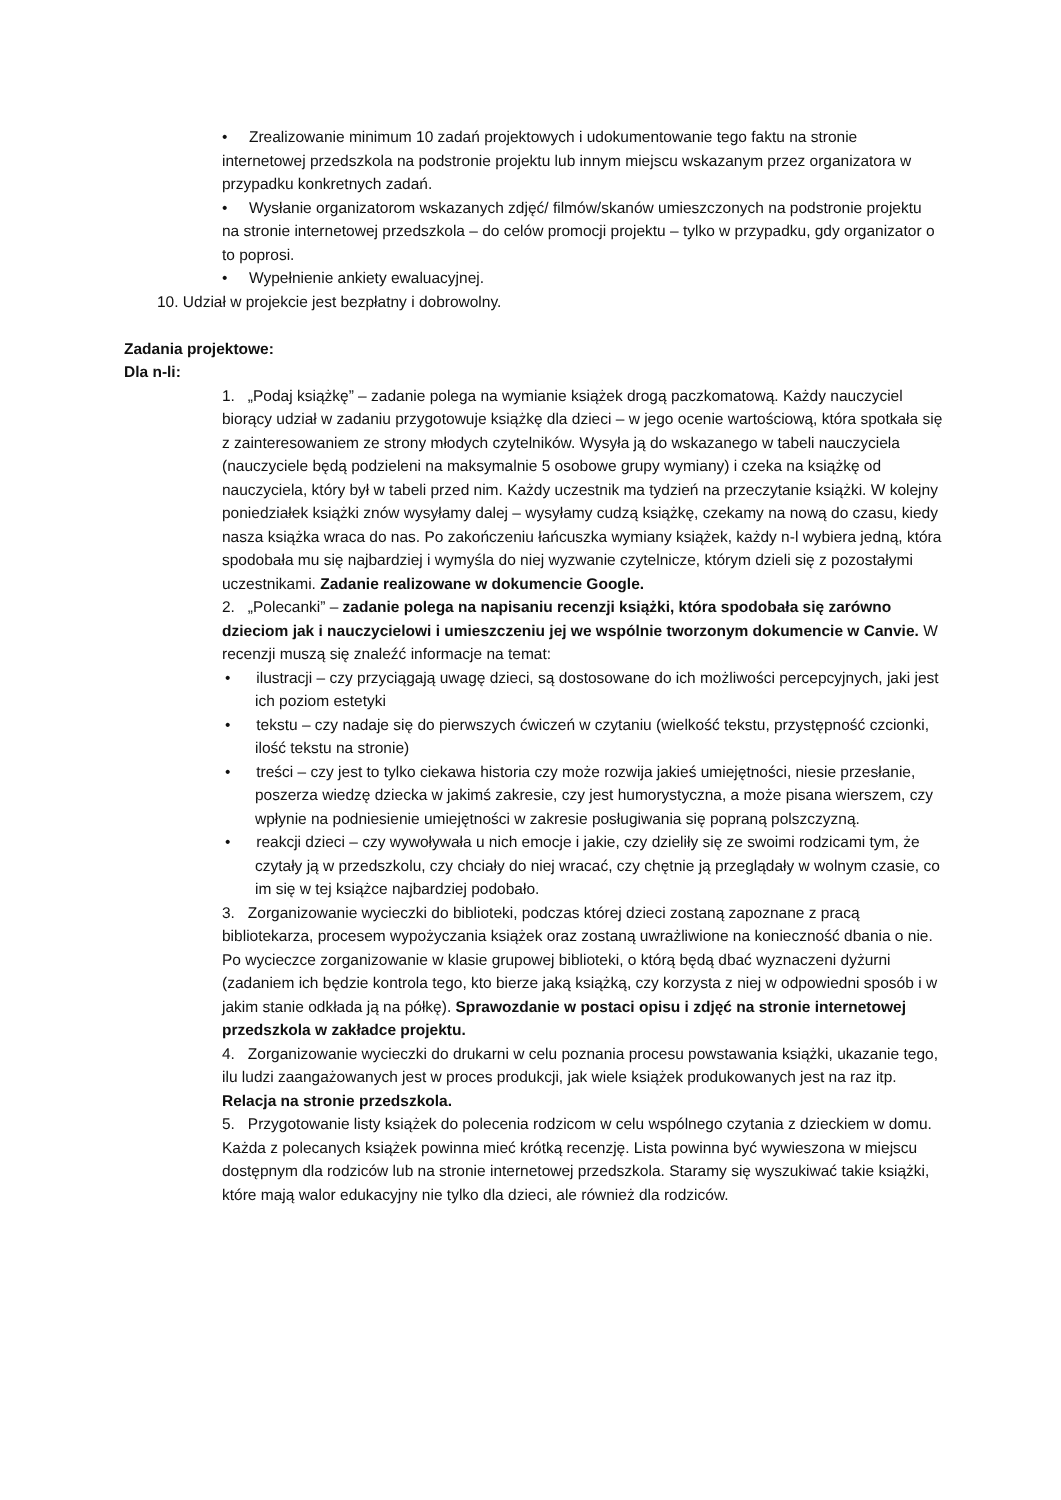• Zrealizowanie minimum 10 zadań projektowych i udokumentowanie tego faktu na stronie internetowej przedszkola na podstronie projektu lub innym miejscu wskazanym przez organizatora w przypadku konkretnych zadań.
• Wysłanie organizatorom wskazanych zdjęć/ filmów/skanów umieszczonych na podstronie projektu na stronie internetowej przedszkola – do celów promocji projektu – tylko w przypadku, gdy organizator o to poprosi.
• Wypełnienie ankiety ewaluacyjnej.
10. Udział w projekcie jest bezpłatny i dobrowolny.
Zadania projektowe:
Dla n-li:
1. „Podaj książkę” – zadanie polega na wymianie książek drogą paczkomatową. Każdy nauczyciel biorący udział w zadaniu przygotowuje książkę dla dzieci – w jego ocenie wartościową, która spotkała się z zainteresowaniem ze strony młodych czytelników. Wysyła ją do wskazanego w tabeli nauczyciela (nauczyciele będą podzieleni na maksymalnie 5 osobowe grupy wymiany) i czeka na książkę od nauczyciela, który był w tabeli przed nim. Każdy uczestnik ma tydzień na przeczytanie książki. W kolejny poniedziałek książki znów wysyłamy dalej – wysyłamy cudzą książkę, czekamy na nową do czasu, kiedy nasza książka wraca do nas. Po zakończeniu łańcuszka wymiany książek, każdy n-l wybiera jedną, która spodobała mu się najbardziej i wymyśla do niej wyzwanie czytelnicze, którym dzieli się z pozostałymi uczestnikami. Zadanie realizowane w dokumencie Google.
2. „Polecanki” – zadanie polega na napisaniu recenzji książki, która spodobała się zarówno dzieciom jak i nauczycielowi i umieszczeniu jej we wspólnie tworzonym dokumencie w Canvie. W recenzji muszą się znaleźć informacje na temat:
• ilustracji – czy przyciągają uwagę dzieci, są dostosowane do ich możliwości percepcyjnych, jaki jest ich poziom estetyki
• tekstu – czy nadaje się do pierwszych ćwiczeń w czytaniu (wielkość tekstu, przystępność czcionki, ilość tekstu na stronie)
• treści – czy jest to tylko ciekawa historia czy może rozwija jakieś umiejętności, niesie przesłanie, poszerza wiedzę dziecka w jakimś zakresie, czy jest humorystyczna, a może pisana wierszem, czy wpłynie na podniesienie umiejętności w zakresie posługiwania się popraną polszczyzną.
• reakcji dzieci – czy wywoływała u nich emocje i jakie, czy dzieliły się ze swoimi rodzicami tym, że czytały ją w przedszkolu, czy chciały do niej wracać, czy chętnie ją przeglądały w wolnym czasie, co im się w tej książce najbardziej podobało.
3. Zorganizowanie wycieczki do biblioteki, podczas której dzieci zostaną zapoznane z pracą bibliotekarza, procesem wypożyczania książek oraz zostaną uwrażliwione na konieczność dbania o nie. Po wycieczce zorganizowanie w klasie grupowej biblioteki, o którą będą dbać wyznaczeni dyżurni (zadaniem ich będzie kontrola tego, kto bierze jaką książką, czy korzysta z niej w odpowiedni sposób i w jakim stanie odkłada ją na półkę). Sprawozdanie w postaci opisu i zdjęć na stronie internetowej przedszkola w zakładce projektu.
4. Zorganizowanie wycieczki do drukarni w celu poznania procesu powstawania książki, ukazanie tego, ilu ludzi zaangażowanych jest w proces produkcji, jak wiele książek produkowanych jest na raz itp. Relacja na stronie przedszkola.
5. Przygotowanie listy książek do polecenia rodzicom w celu wspólnego czytania z dzieckiem w domu. Każda z polecanych książek powinna mieć krótką recenzję. Lista powinna być wywieszona w miejscu dostępnym dla rodziców lub na stronie internetowej przedszkola. Staramy się wyszukiwać takie książki, które mają walor edukacyjny nie tylko dla dzieci, ale również dla rodziców.